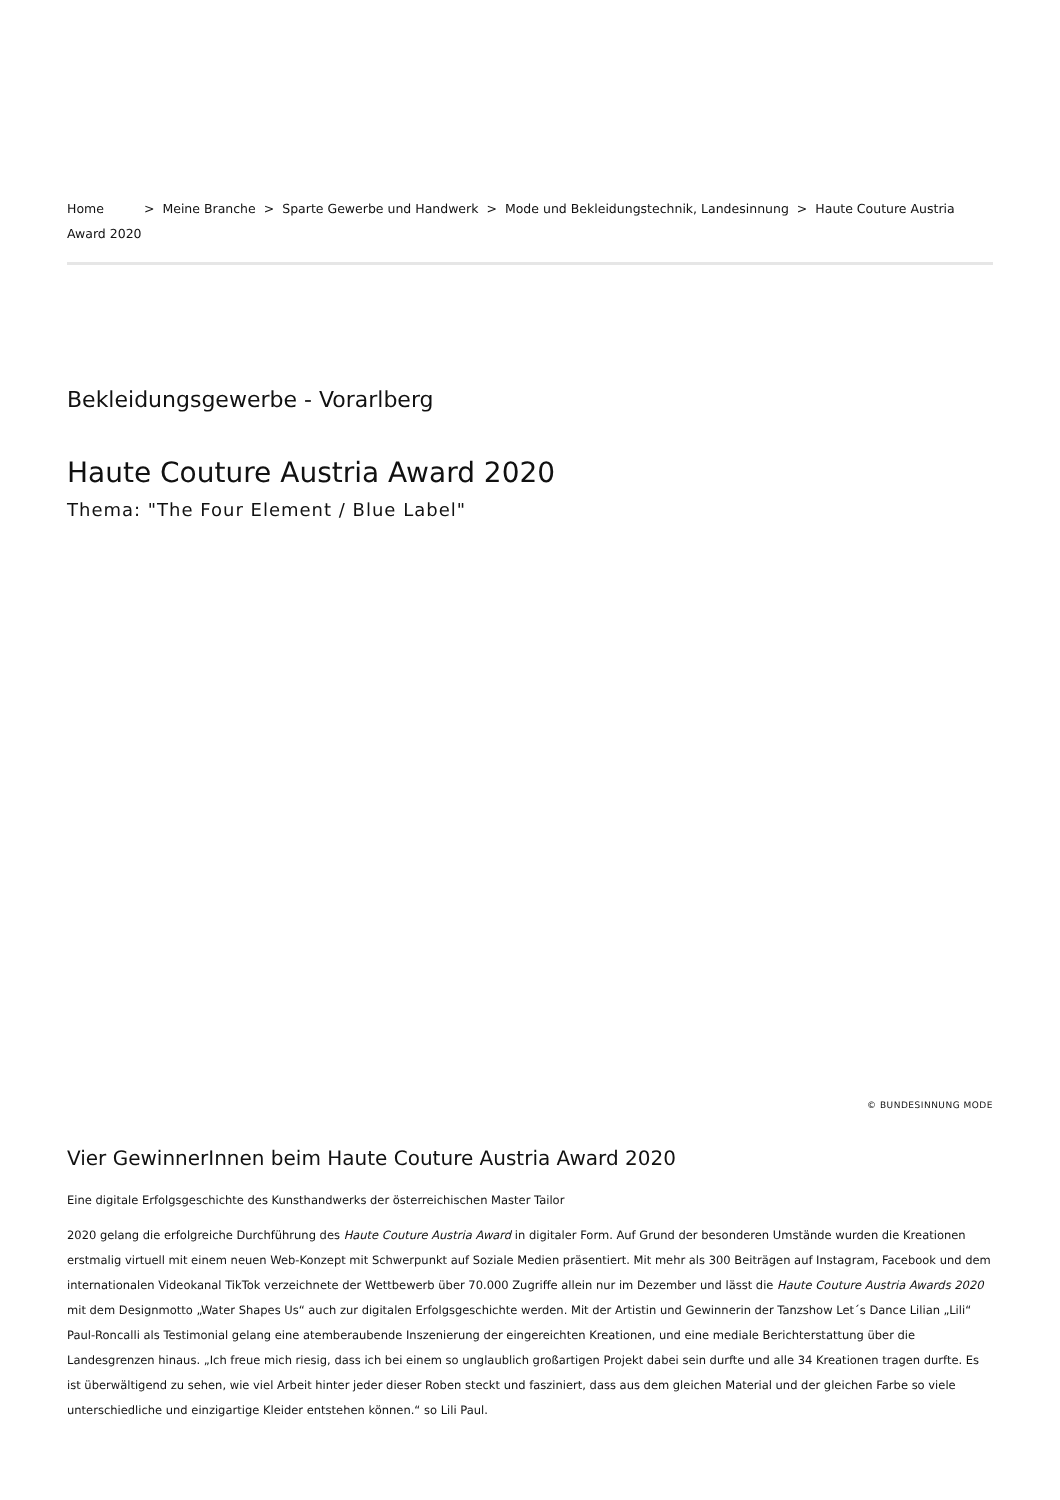Home > Meine Branche > Sparte Gewerbe und Handwerk > Mode und Bekleidungstechnik, Landesinnung > Haute Couture Austria Award 2020
Bekleidungsgewerbe - Vorarlberg
Haute Couture Austria Award 2020
Thema: "The Four Element / Blue Label"
© BUNDESINNUNG MODE
Vier GewinnerInnen beim Haute Couture Austria Award 2020
Eine digitale Erfolgsgeschichte des Kunsthandwerks der österreichischen Master Tailor
2020 gelang die erfolgreiche Durchführung des Haute Couture Austria Award in digitaler Form. Auf Grund der besonderen Umstände wurden die Kreationen erstmalig virtuell mit einem neuen Web-Konzept mit Schwerpunkt auf Soziale Medien präsentiert. Mit mehr als 300 Beiträgen auf Instagram, Facebook und dem internationalen Videokanal TikTok verzeichnete der Wettbewerb über 70.000 Zugriffe allein nur im Dezember und lässt die Haute Couture Austria Awards 2020 mit dem Designmotto „Water Shapes Us“ auch zur digitalen Erfolgsgeschichte werden. Mit der Artistin und Gewinnerin der Tanzshow Let´s Dance Lilian „Lili“ Paul-Roncalli als Testimonial gelang eine atemberaubende Inszenierung der eingereichten Kreationen, und eine mediale Berichterstattung über die Landesgrenzen hinaus. „Ich freue mich riesig, dass ich bei einem so unglaublich großartigen Projekt dabei sein durfte und alle 34 Kreationen tragen durfte. Es ist überwältigend zu sehen, wie viel Arbeit hinter jeder dieser Roben steckt und fasziniert, dass aus dem gleichen Material und der gleichen Farbe so viele unterschiedliche und einzigartige Kleider entstehen können.“ so Lili Paul.